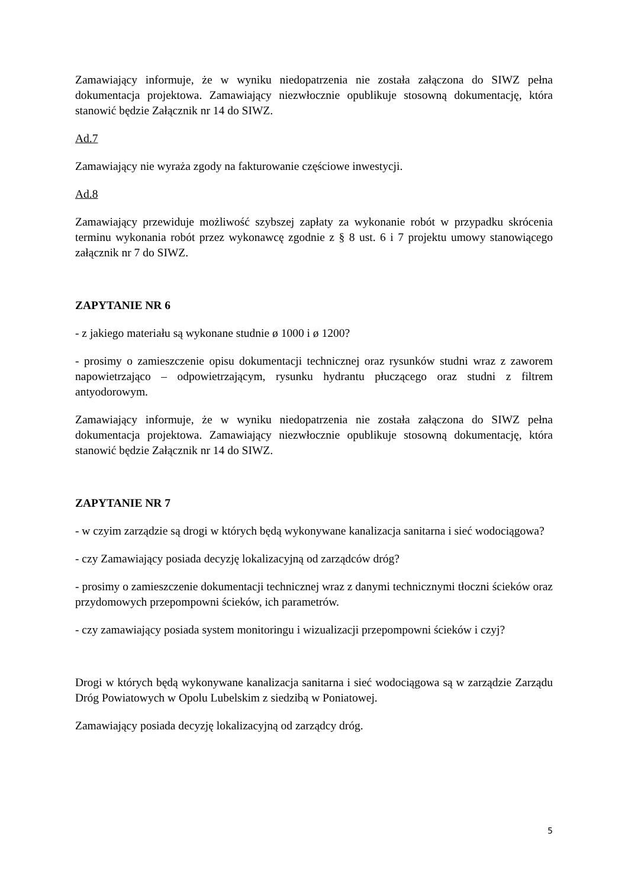Zamawiający informuje, że w wyniku niedopatrzenia nie została załączona do SIWZ pełna dokumentacja projektowa. Zamawiający niezwłocznie opublikuje stosowną dokumentację, która stanowić będzie Załącznik nr 14 do SIWZ.
Ad.7
Zamawiający nie wyraża zgody na fakturowanie częściowe inwestycji.
Ad.8
Zamawiający przewiduje możliwość szybszej zapłaty za wykonanie robót w przypadku skrócenia terminu wykonania robót przez wykonawcę zgodnie z § 8 ust. 6 i 7 projektu umowy stanowiącego załącznik nr 7 do SIWZ.
ZAPYTANIE NR 6
- z jakiego materiału są wykonane studnie ø 1000 i ø 1200?
- prosimy o zamieszczenie opisu dokumentacji technicznej oraz rysunków studni wraz z zaworem napowietrzająco – odpowietrzającym, rysunku hydrantu płuczącego oraz studni z filtrem antyodorowym.
Zamawiający informuje, że w wyniku niedopatrzenia nie została załączona do SIWZ pełna dokumentacja projektowa. Zamawiający niezwłocznie opublikuje stosowną dokumentację, która stanowić będzie Załącznik nr 14 do SIWZ.
ZAPYTANIE NR 7
- w czyim zarządzie są drogi w których będą wykonywane kanalizacja sanitarna i sieć wodociągowa?
- czy Zamawiający posiada decyzję lokalizacyjną od zarządców dróg?
- prosimy o zamieszczenie dokumentacji technicznej wraz z danymi technicznymi tłoczni ścieków oraz przydomowych przepompowni ścieków, ich parametrów.
- czy zamawiający posiada system monitoringu i wizualizacji przepompowni ścieków i czyj?
Drogi w których będą wykonywane kanalizacja sanitarna i sieć wodociągowa są w zarządzie Zarządu Dróg Powiatowych w Opolu Lubelskim z siedzibą w Poniatowej.
Zamawiający posiada decyzję lokalizacyjną od zarządcy dróg.
5